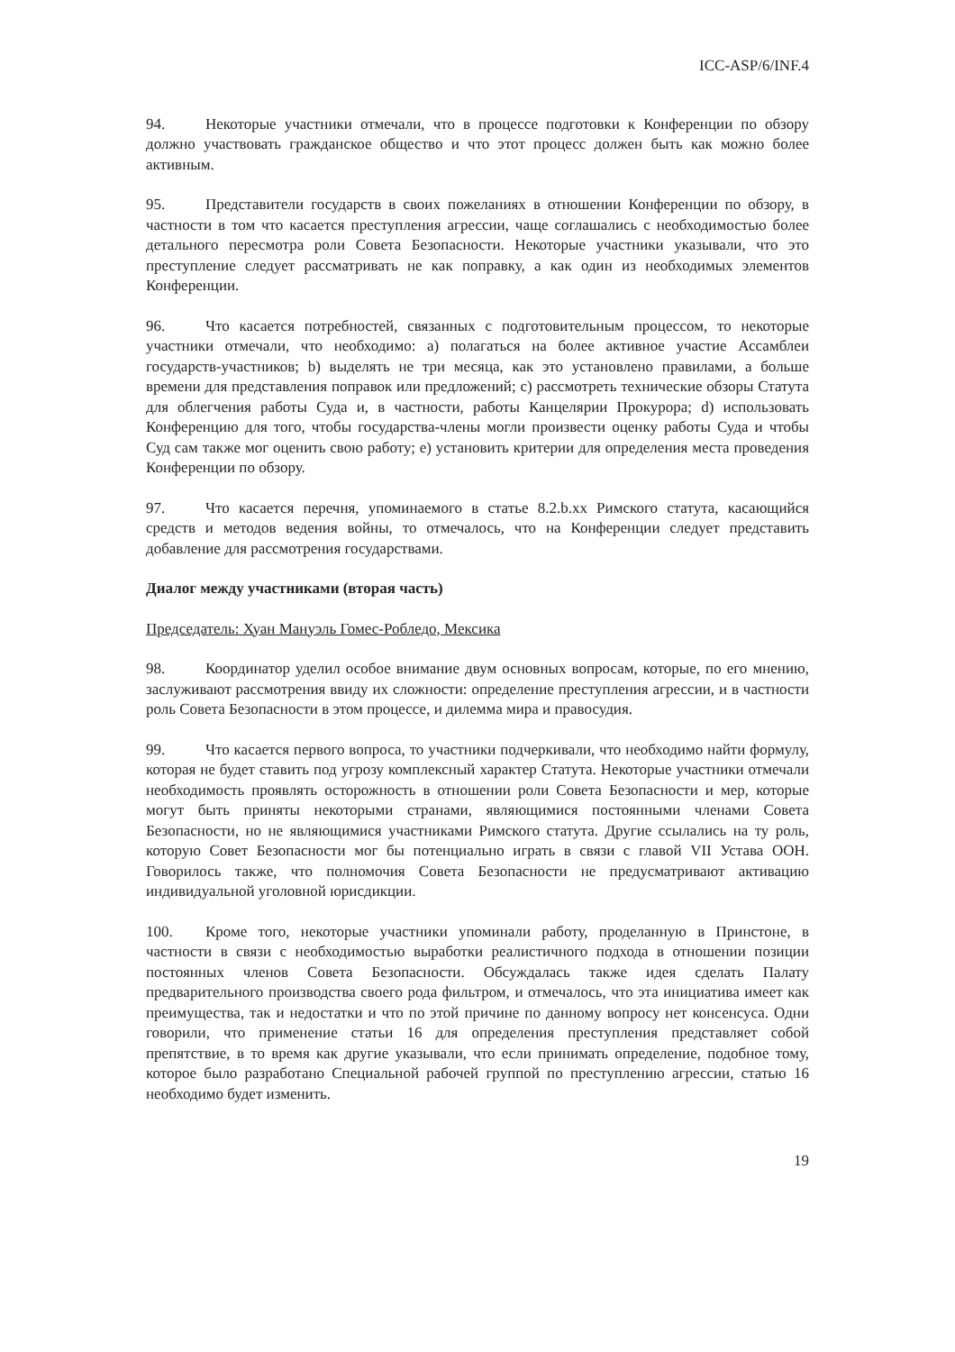ICC-ASP/6/INF.4
94. Некоторые участники отмечали, что в процессе подготовки к Конференции по обзору должно участвовать гражданское общество и что этот процесс должен быть как можно более активным.
95. Представители государств в своих пожеланиях в отношении Конференции по обзору, в частности в том что касается преступления агрессии, чаще соглашались с необходимостью более детального пересмотра роли Совета Безопасности. Некоторые участники указывали, что это преступление следует рассматривать не как поправку, а как один из необходимых элементов Конференции.
96. Что касается потребностей, связанных с подготовительным процессом, то некоторые участники отмечали, что необходимо: a) полагаться на более активное участие Ассамблеи государств-участников; b) выделять не три месяца, как это установлено правилами, а больше времени для представления поправок или предложений; c) рассмотреть технические обзоры Статута для облегчения работы Суда и, в частности, работы Канцелярии Прокурора; d) использовать Конференцию для того, чтобы государства-члены могли произвести оценку работы Суда и чтобы Суд сам также мог оценить свою работу; e) установить критерии для определения места проведения Конференции по обзору.
97. Что касается перечня, упоминаемого в статье 8.2.b.xx Римского статута, касающийся средств и методов ведения войны, то отмечалось, что на Конференции следует представить добавление для рассмотрения государствами.
Диалог между участниками (вторая часть)
Председатель: Хуан Мануэль Гомес-Робледо, Мексика
98. Координатор уделил особое внимание двум основных вопросам, которые, по его мнению, заслуживают рассмотрения ввиду их сложности: определение преступления агрессии, и в частности роль Совета Безопасности в этом процессе, и дилемма мира и правосудия.
99. Что касается первого вопроса, то участники подчеркивали, что необходимо найти формулу, которая не будет ставить под угрозу комплексный характер Статута. Некоторые участники отмечали необходимость проявлять осторожность в отношении роли Совета Безопасности и мер, которые могут быть приняты некоторыми странами, являющимися постоянными членами Совета Безопасности, но не являющимися участниками Римского статута. Другие ссылались на ту роль, которую Совет Безопасности мог бы потенциально играть в связи с главой VII Устава ООН. Говорилось также, что полномочия Совета Безопасности не предусматривают активацию индивидуальной уголовной юрисдикции.
100. Кроме того, некоторые участники упоминали работу, проделанную в Принстоне, в частности в связи с необходимостью выработки реалистичного подхода в отношении позиции постоянных членов Совета Безопасности. Обсуждалась также идея сделать Палату предварительного производства своего рода фильтром, и отмечалось, что эта инициатива имеет как преимущества, так и недостатки и что по этой причине по данному вопросу нет консенсуса. Одни говорили, что применение статьи 16 для определения преступления представляет собой препятствие, в то время как другие указывали, что если принимать определение, подобное тому, которое было разработано Специальной рабочей группой по преступлению агрессии, статью 16 необходимо будет изменить.
19